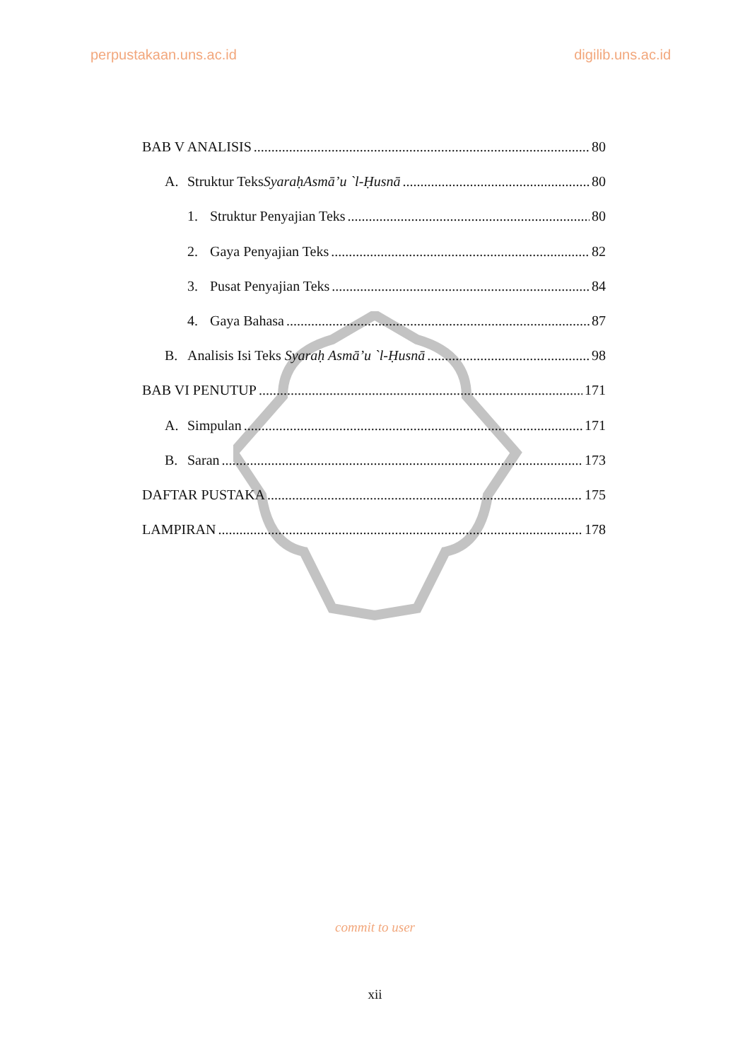perpustakaan.uns.ac.id digilib.uns.ac.id
BAB V ANALISIS 80
A. Struktur TeksSyaraḥAsmā’u `l-Ḥusnā 80
1. Struktur Penyajian Teks 80
2. Gaya Penyajian Teks 82
3. Pusat Penyajian Teks 84
4. Gaya Bahasa 87
B. Analisis Isi Teks Syaraḥ Asmā’u `l-Ḥusnā 98
BAB VI PENUTUP 171
A. Simpulan 171
B. Saran 173
DAFTAR PUSTAKA 175
LAMPIRAN 178
commit to user
xii